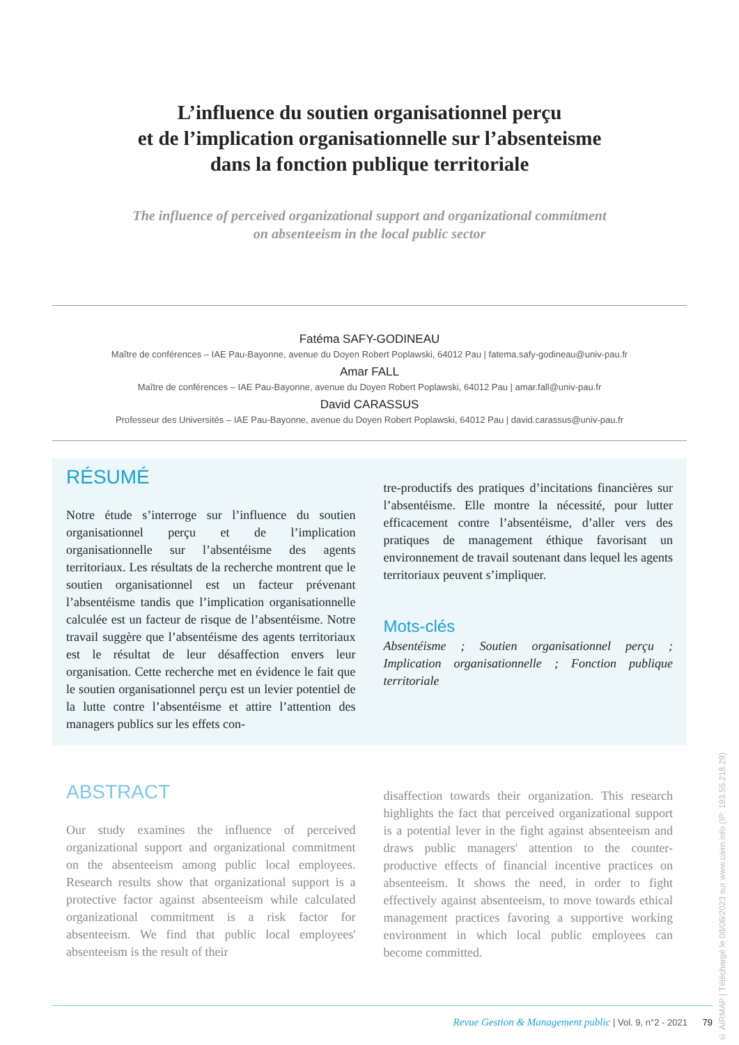L’influence du soutien organisationnel perçu
et de l’implication organisationnelle sur l’absenteisme
dans la fonction publique territoriale
The influence of perceived organizational support and organizational commitment
on absenteeism in the local public sector
Fatéma SAFY-GODINEAU
Maître de conférences – IAE Pau-Bayonne, avenue du Doyen Robert Poplawski, 64012 Pau | fatema.safy-godineau@univ-pau.fr
Amar FALL
Maître de conférences – IAE Pau-Bayonne, avenue du Doyen Robert Poplawski, 64012 Pau | amar.fall@univ-pau.fr
David CARASSUS
Professeur des Universités – IAE Pau-Bayonne, avenue du Doyen Robert Poplawski, 64012 Pau | david.carassus@univ-pau.fr
RÉSUMÉ
Notre étude s’interroge sur l’influence du soutien organisationnel perçu et de l’implication organisationnelle sur l’absentéisme des agents territoriaux. Les résultats de la recherche montrent que le soutien organisationnel est un facteur prévenant l’absentéisme tandis que l’implication organisationnelle calculée est un facteur de risque de l’absentéisme. Notre travail suggère que l’absentéisme des agents territoriaux est le résultat de leur désaffection envers leur organisation. Cette recherche met en évidence le fait que le soutien organisationnel perçu est un levier potentiel de la lutte contre l’absentéisme et attire l’attention des managers publics sur les effets con-
tre-productifs des pratiques d’incitations financières sur l’absentéisme. Elle montre la nécessité, pour lutter efficacement contre l’absentéisme, d’aller vers des pratiques de management éthique favorisant un environnement de travail soutenant dans lequel les agents territoriaux peuvent s’impliquer.
Mots-clés
Absentéisme ; Soutien organisationnel perçu ; Implication organisationnelle ; Fonction publique territoriale
ABSTRACT
Our study examines the influence of perceived organizational support and organizational commitment on the absenteeism among public local employees. Research results show that organizational support is a protective factor against absenteeism while calculated organizational commitment is a risk factor for absenteeism. We find that public local employees' absenteeism is the result of their
disaffection towards their organization. This research highlights the fact that perceived organizational support is a potential lever in the fight against absenteeism and draws public managers' attention to the counter-productive effects of financial incentive practices on absenteeism. It shows the need, in order to fight effectively against absenteeism, to move towards ethical management practices favoring a supportive working environment in which local public employees can become committed.
Revue Gestion & Management public | Vol. 9, n°2 - 2021 79
© AIRMAP | Téléchargé le 08/06/2023 sur www.cairn.info (IP: 193.55.218.29)